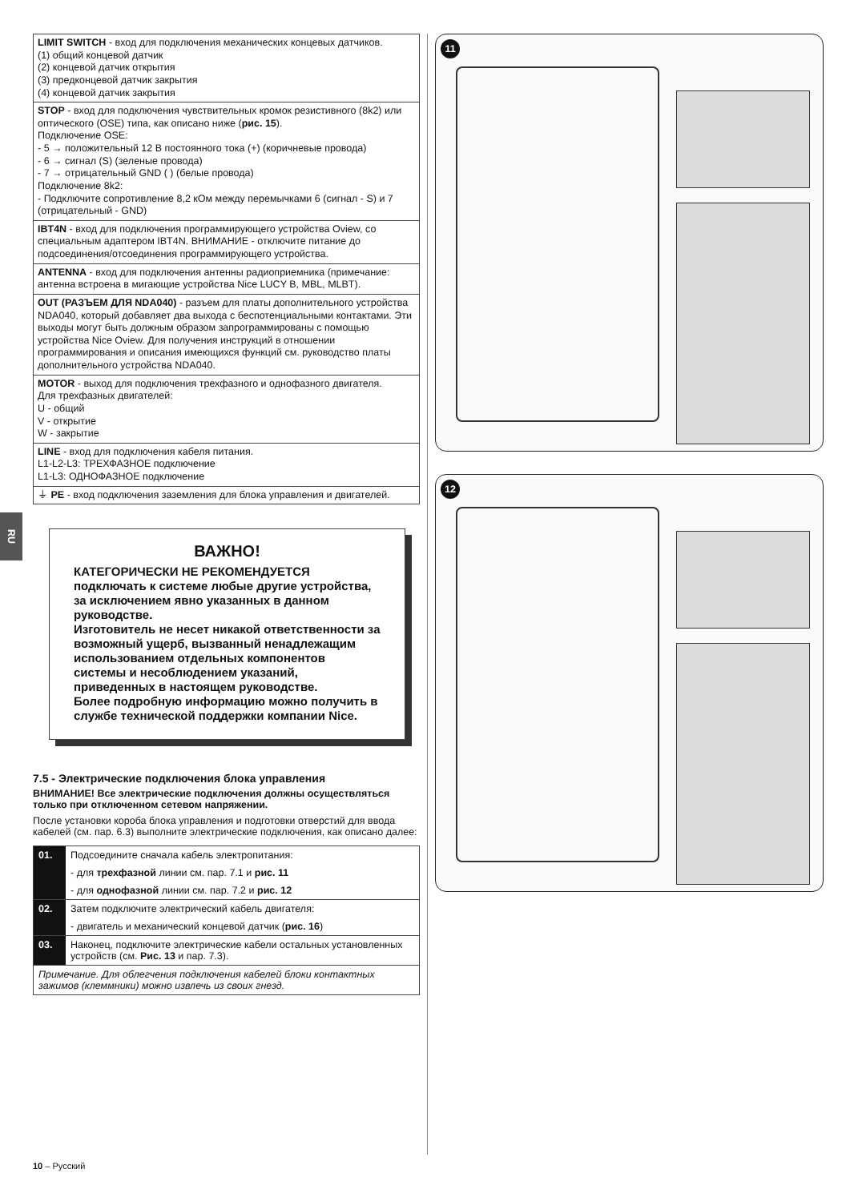RU
LIMIT SWITCH - вход для подключения механических концевых датчиков.
(1) общий концевой датчик
(2) концевой датчик открытия
(3) предконцевой датчик закрытия
(4) концевой датчик закрытия
STOP - вход для подключения чувствительных кромок резистивного (8k2) или оптического (OSE) типа, как описано ниже (рис. 15).
Подключение OSE:
- 5 → положительный 12 В постоянного тока (+) (коричневые провода)
- 6 → сигнал (S) (зеленые провода)
- 7 → отрицательный GND ( ) (белые провода)
Подключение 8k2:
- Подключите сопротивление 8,2 кОм между перемычками 6 (сигнал - S) и 7 (отрицательный - GND)
IBT4N - вход для подключения программирующего устройства Oview, со специальным адаптером IBT4N. ВНИМАНИЕ - отключите питание до подсоединения/отсоединения программирующего устройства.
ANTENNA - вход для подключения антенны радиоприемника (примечание: антенна встроена в мигающие устройства Nice LUCY B, MBL, MLBT).
OUT (РАЗЪЕМ ДЛЯ NDA040) - разъем для платы дополнительного устройства NDA040, который добавляет два выхода с беспотенциальными контактами. Эти выходы могут быть должным образом запрограммированы с помощью устройства Nice Oview. Для получения инструкций в отношении программирования и описания имеющихся функций см. руководство платы дополнительного устройства NDA040.
MOTOR - выход для подключения трехфазного и однофазного двигателя.
Для трехфазных двигателей:
U - общий
V - открытие
W - закрытие
LINE - вход для подключения кабеля питания.
L1-L2-L3: ТРЕХФАЗНОЕ подключение
L1-L3: ОДНОФАЗНОЕ подключение
⏚ PE - вход подключения заземления для блока управления и двигателей.
ВАЖНО!
КАТЕГОРИЧЕСКИ НЕ РЕКОМЕНДУЕТСЯ подключать к системе любые другие устройства, за исключением явно указанных в данном руководстве.
Изготовитель не несет никакой ответственности за возможный ущерб, вызванный ненадлежащим использованием отдельных компонентов системы и несоблюдением указаний, приведенных в настоящем руководстве.
Более подробную информацию можно получить в службе технической поддержки компании Nice.
7.5 - Электрические подключения блока управления
ВНИМАНИЕ! Все электрические подключения должны осуществляться только при отключенном сетевом напряжении.
После установки короба блока управления и подготовки отверстий для ввода кабелей (см. пар. 6.3) выполните электрические подключения, как описано далее:
| 01. | Подсоедините сначала кабель электропитания: |
| | - для трехфазной линии см. пар. 7.1 и рис. 11 |
| | - для однофазной линии см. пар. 7.2 и рис. 12 |
| 02. | Затем подключите электрический кабель двигателя: |
| | - двигатель и механический концевой датчик ( рис. 16 ) |
| 03. | Наконец, подключите электрические кабели остальных установленных устройств (см. Рис. 13 и пар. 7.3). |
| Примечание. Для облегчения подключения кабелей блоки контактных зажимов (клеммники) можно извлечь из своих гнезд. | |
11
12
10 – Русский